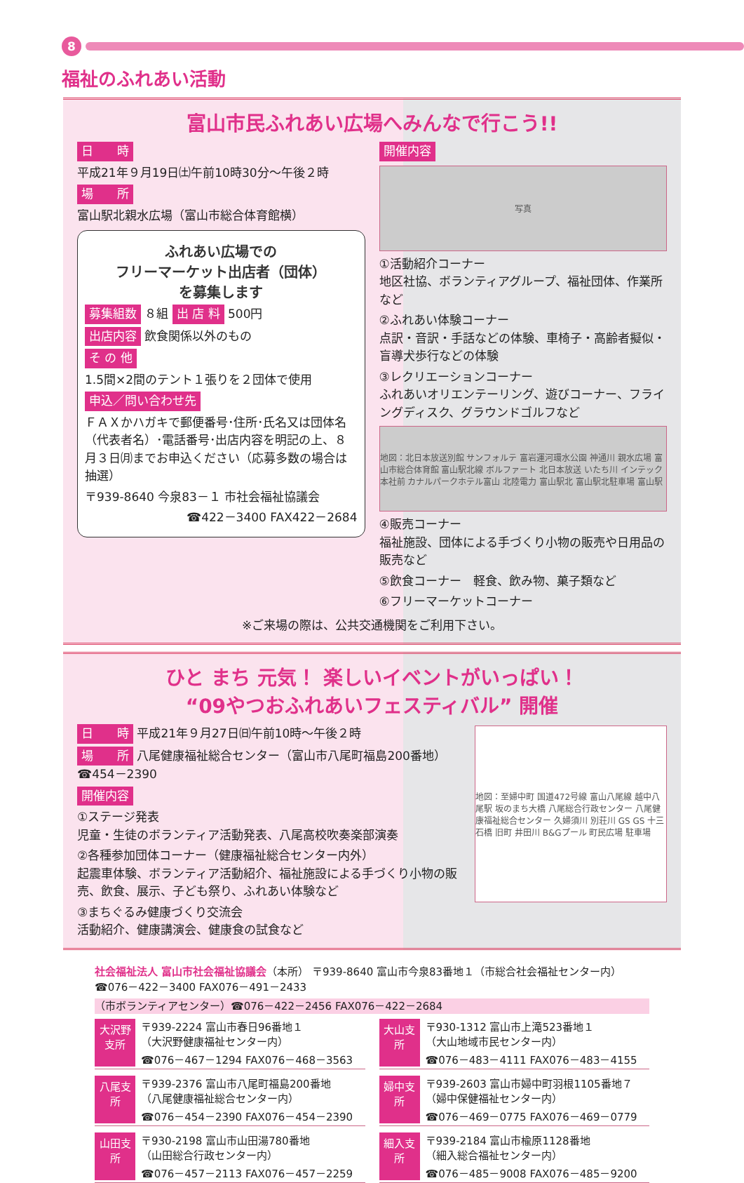8
福祉のふれあい活動
富山市民ふれあい広場へみんなで行こう!!
日　　時
平成21年９月19日㈯午前10時30分～午後２時
場　　所
富山駅北親水広場（富山市総合体育館横）
ふれあい広場での
フリーマーケット出店者（団体）
を募集します
募集組数 ８組 出 店 料 500円
出店内容 飲食関係以外のもの
そ の 他
1.5間×2間のテント１張りを２団体で使用
申込／問い合わせ先
ＦＡＸかハガキで郵便番号･住所･氏名又は団体名（代表者名）･電話番号･出店内容を明記の上、８月３日㈪までお申込ください（応募多数の場合は抽選）
〒939-8640 今泉83－１ 市社会福祉協議会
☎422－3400 FAX422－2684
開催内容
写真
①活動紹介コーナー
地区社協、ボランティアグループ、福祉団体、作業所など
②ふれあい体験コーナー
点訳・音訳・手話などの体験、車椅子・高齢者擬似・盲導犬歩行などの体験
③レクリエーションコーナー
ふれあいオリエンテーリング、遊びコーナー、フライングディスク、グラウンドゴルフなど
地図：北日本放送別館 サンフォルテ 富岩運河環水公園 神通川 親水広場 富山市総合体育館 富山駅北線 ボルファート 北日本放送 いたち川 インテック本社前 カナルパークホテル富山 北陸電力 富山駅北 富山駅北駐車場 富山駅
④販売コーナー
福祉施設、団体による手づくり小物の販売や日用品の販売など
⑤飲食コーナー　軽食、飲み物、菓子類など
⑥フリーマーケットコーナー
※ご来場の際は、公共交通機関をご利用下さい。
ひと まち 元気！ 楽しいイベントがいっぱい！
“09やつおふれあいフェスティバル” 開催
日　　時 平成21年９月27日㈰午前10時～午後２時
場　　所 八尾健康福祉総合センター（富山市八尾町福島200番地）
☎454－2390
開催内容
①ステージ発表
児童・生徒のボランティア活動発表、八尾高校吹奏楽部演奏
②各種参加団体コーナー（健康福祉総合センター内外）
起震車体験、ボランティア活動紹介、福祉施設による手づくり小物の販売、飲食、展示、子ども祭り、ふれあい体験など
③まちぐるみ健康づくり交流会
活動紹介、健康講演会、健康食の試食など
地図：至婦中町 国道472号線 富山八尾線 越中八尾駅 坂のまち大橋 八尾総合行政センター 八尾健康福祉総合センター 久婦須川 別荘川 GS GS 十三石橋 旧町 井田川 B&Gプール 町民広場 駐車場
社会福祉法人 富山市社会福祉協議会（本所） 〒939-8640 富山市今泉83番地１（市総合社会福祉センター内）☎076－422－3400 FAX076－491－2433
（市ボランティアセンター）☎076－422－2456 FAX076－422－2684
大沢野支所
〒939-2224 富山市春日96番地１
（大沢野健康福祉センター内）
☎076－467－1294 FAX076－468－3563
大山支所
〒930-1312 富山市上滝523番地１
（大山地域市民センター内）
☎076－483－4111 FAX076－483－4155
八尾支所
〒939-2376 富山市八尾町福島200番地
（八尾健康福祉総合センター内）
☎076－454－2390 FAX076－454－2390
婦中支所
〒939-2603 富山市婦中町羽根1105番地７
（婦中保健福祉センター内）
☎076－469－0775 FAX076－469－0779
山田支所
〒930-2198 富山市山田湯780番地
（山田総合行政センター内）
☎076－457－2113 FAX076－457－2259
細入支所
〒939-2184 富山市楡原1128番地
（細入総合福祉センター内）
☎076－485－9008 FAX076－485－9200